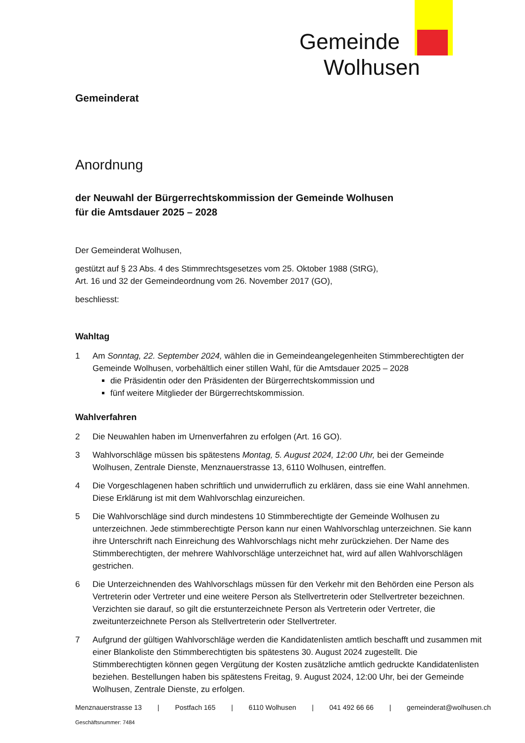Gemeinde
Wolhusen
Gemeinderat
Anordnung
der Neuwahl der Bürgerrechtskommission der Gemeinde Wolhusen
für die Amtsdauer 2025 – 2028
Der Gemeinderat Wolhusen,
gestützt auf § 23 Abs. 4 des Stimmrechtsgesetzes vom 25. Oktober 1988 (StRG),
Art. 16 und 32 der Gemeindeordnung vom 26. November 2017 (GO),
beschliesst:
Wahltag
1 Am Sonntag, 22. September 2024, wählen die in Gemeindeangelegenheiten Stimmberechtigten der Gemeinde Wolhusen, vorbehältlich einer stillen Wahl, für die Amtsdauer 2025 – 2028
die Präsidentin oder den Präsidenten der Bürgerrechtskommission und
fünf weitere Mitglieder der Bürgerrechtskommission.
Wahlverfahren
2 Die Neuwahlen haben im Urnenverfahren zu erfolgen (Art. 16 GO).
3 Wahlvorschläge müssen bis spätestens Montag, 5. August 2024, 12:00 Uhr, bei der Gemeinde Wolhusen, Zentrale Dienste, Menznauerstrasse 13, 6110 Wolhusen, eintreffen.
4 Die Vorgeschlagenen haben schriftlich und unwiderruflich zu erklären, dass sie eine Wahl annehmen. Diese Erklärung ist mit dem Wahlvorschlag einzureichen.
5 Die Wahlvorschläge sind durch mindestens 10 Stimmberechtigte der Gemeinde Wolhusen zu unterzeichnen. Jede stimmberechtigte Person kann nur einen Wahlvorschlag unterzeichnen. Sie kann ihre Unterschrift nach Einreichung des Wahlvorschlags nicht mehr zurückziehen. Der Name des Stimmberechtigten, der mehrere Wahlvorschläge unterzeichnet hat, wird auf allen Wahlvorschlägen gestrichen.
6 Die Unterzeichnenden des Wahlvorschlags müssen für den Verkehr mit den Behörden eine Person als Vertreterin oder Vertreter und eine weitere Person als Stellvertreterin oder Stellvertreter bezeichnen. Verzichten sie darauf, so gilt die erstunterzeichnete Person als Vertreterin oder Vertreter, die zweitunterzeichnete Person als Stellvertreterin oder Stellvertreter.
7 Aufgrund der gültigen Wahlvorschläge werden die Kandidatenlisten amtlich beschafft und zusammen mit einer Blankoliste den Stimmberechtigten bis spätestens 30. August 2024 zugestellt. Die Stimmberechtigten können gegen Vergütung der Kosten zusätzliche amtlich gedruckte Kandidatenlisten beziehen. Bestellungen haben bis spätestens Freitag, 9. August 2024, 12:00 Uhr, bei der Gemeinde Wolhusen, Zentrale Dienste, zu erfolgen.
Menznauerstrasse 13 | Postfach 165 | 6110 Wolhusen | 041 492 66 66 | gemeinderat@wolhusen.ch
Geschäftsnummer: 7484